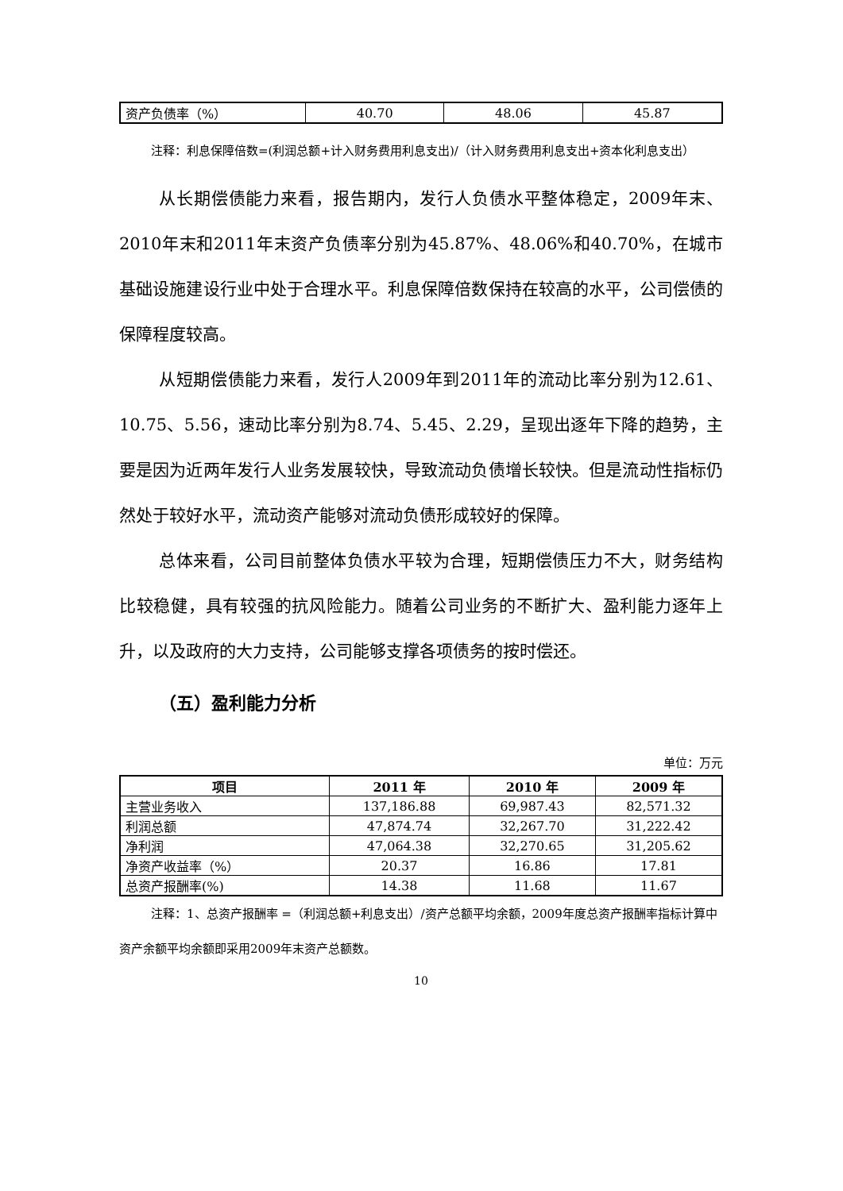| 资产负债率（%） | 40.70 | 48.06 | 45.87 |
注释：利息保障倍数=(利润总额+计入财务费用利息支出)/（计入财务费用利息支出+资本化利息支出）
从长期偿债能力来看，报告期内，发行人负债水平整体稳定，2009年末、2010年末和2011年末资产负债率分别为45.87%、48.06%和40.70%，在城市基础设施建设行业中处于合理水平。利息保障倍数保持在较高的水平，公司偿债的保障程度较高。
从短期偿债能力来看，发行人2009年到2011年的流动比率分别为12.61、10.75、5.56，速动比率分别为8.74、5.45、2.29，呈现出逐年下降的趋势，主要是因为近两年发行人业务发展较快，导致流动负债增长较快。但是流动性指标仍然处于较好水平，流动资产能够对流动负债形成较好的保障。
总体来看，公司目前整体负债水平较为合理，短期偿债压力不大，财务结构比较稳健，具有较强的抗风险能力。随着公司业务的不断扩大、盈利能力逐年上升，以及政府的大力支持，公司能够支撑各项债务的按时偿还。
（五）盈利能力分析
单位：万元
| 项目 | 2011 年 | 2010 年 | 2009 年 |
| --- | --- | --- | --- |
| 主营业务收入 | 137,186.88 | 69,987.43 | 82,571.32 |
| 利润总额 | 47,874.74 | 32,267.70 | 31,222.42 |
| 净利润 | 47,064.38 | 32,270.65 | 31,205.62 |
| 净资产收益率（%） | 20.37 | 16.86 | 17.81 |
| 总资产报酬率(%) | 14.38 | 11.68 | 11.67 |
注释：1、总资产报酬率 =（利润总额+利息支出）/资产总额平均余额，2009年度总资产报酬率指标计算中资产余额平均余额即采用2009年末资产总额数。
10